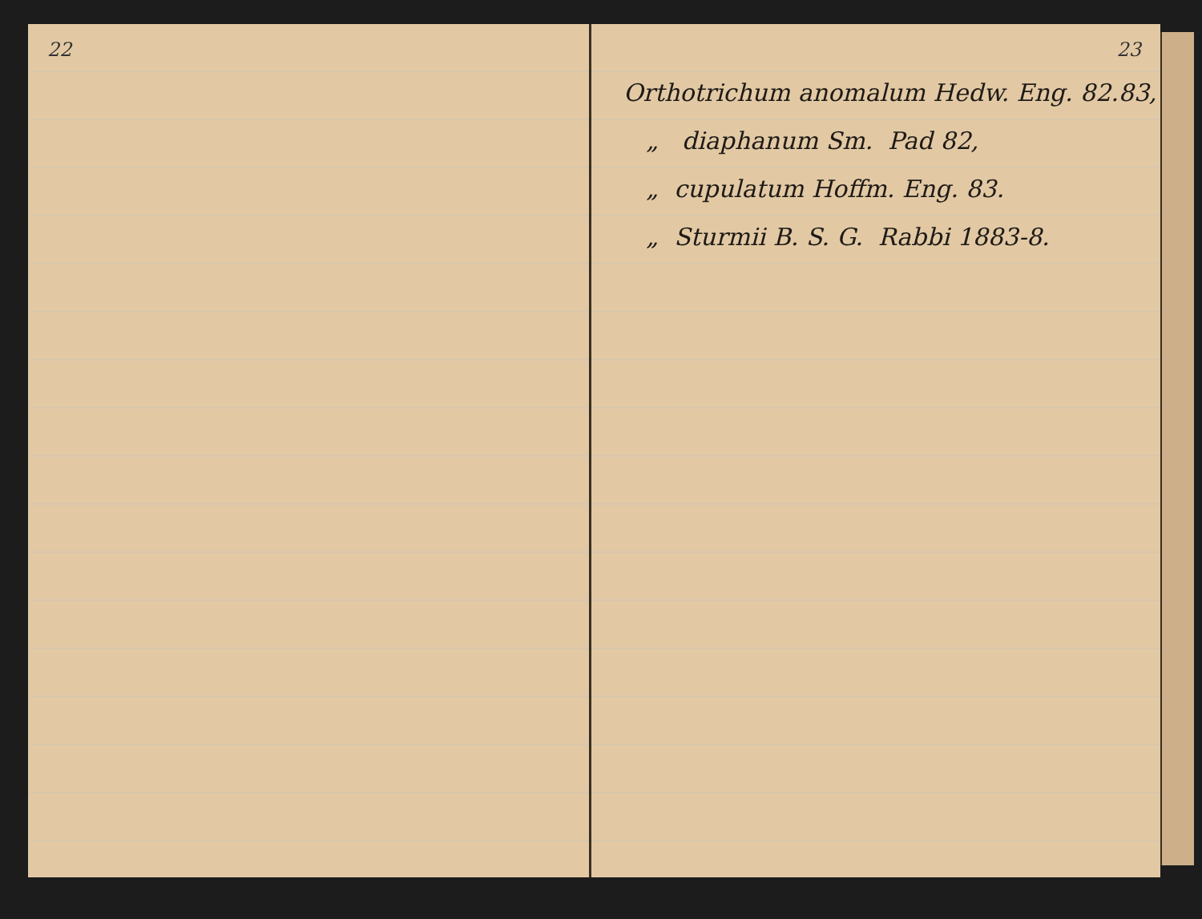22 23
Orthotrichum anomalum Hedw. Eng. 82.83,
„ diaphanum Sm. Pad 82,
„ cupulatum Hoffm. Eng. 83.
„ Sturmii B. S. G. Rabbi 1883-8.